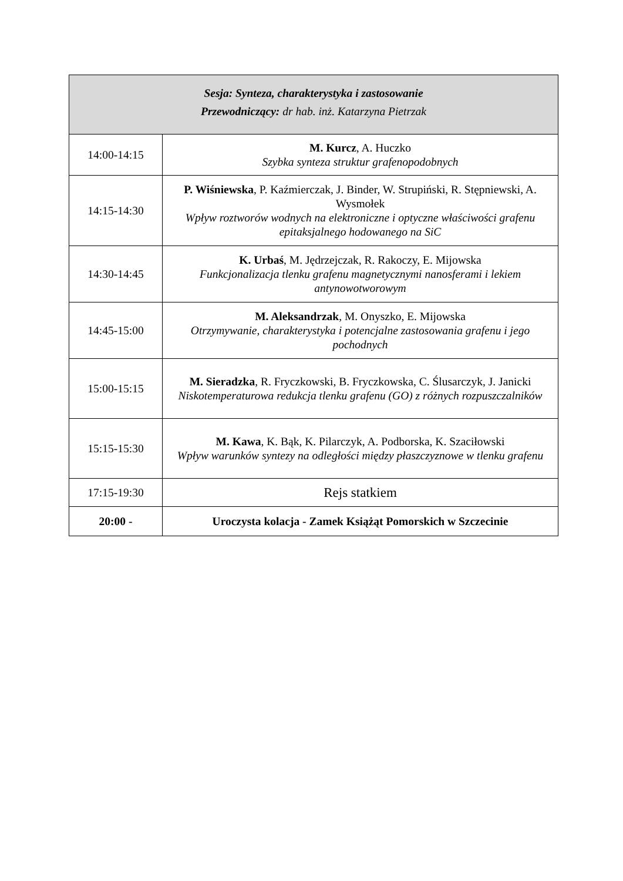| Sesja: Synteza, charakterystyka i zastosowanie Przewodniczący: dr hab. inż. Katarzyna Pietrzak | |
| --- | --- |
| 14:00-14:15 | M. Kurcz , A. Huczko Szybka synteza struktur grafenopodobnych |
| 14:15-14:30 | P. Wiśniewska , P. Kaźmierczak, J. Binder, W. Strupiński, R. Stępniewski, A. Wysmołek Wpływ roztworów wodnych na elektroniczne i optyczne właściwości grafenu epitaksjalnego hodowanego na SiC |
| 14:30-14:45 | K. Urbaś , M. Jędrzejczak, R. Rakoczy, E. Mijowska Funkcjonalizacja tlenku grafenu magnetycznymi nanosferami i lekiem antynowotworowym |
| 14:45-15:00 | M. Aleksandrzak , M. Onyszko, E. Mijowska Otrzymywanie, charakterystyka i potencjalne zastosowania grafenu i jego pochodnych |
| 15:00-15:15 | M. Sieradzka , R. Fryczkowski, B. Fryczkowska, C. Ślusarczyk, J. Janicki Niskotemperaturowa redukcja tlenku grafenu (GO) z różnych rozpuszczalników |
| 15:15-15:30 | M. Kawa , K. Bąk, K. Pilarczyk, A. Podborska, K. Szaciłowski Wpływ warunków syntezy na odległości między płaszczyznowe w tlenku grafenu |
| 17:15-19:30 | Rejs statkiem |
| 20:00 - | Uroczysta kolacja - Zamek Książąt Pomorskich w Szczecinie |